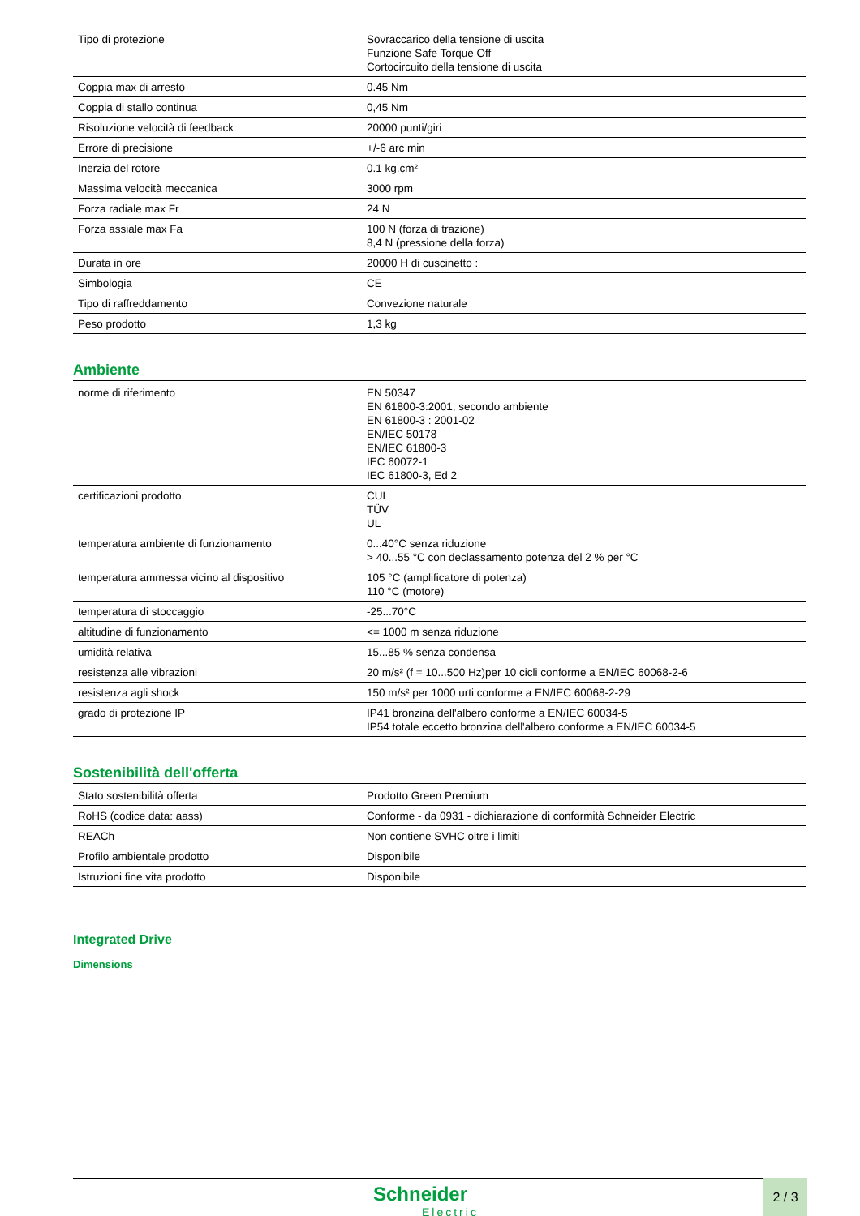| Tipo di protezione | Sovraccarico della tensione di uscita Funzione Safe Torque Off Cortocircuito della tensione di uscita |
| Coppia max di arresto | 0.45 Nm |
| Coppia di stallo continua | 0,45 Nm |
| Risoluzione velocità di feedback | 20000 punti/giri |
| Errore di precisione | +/-6 arc min |
| Inerzia del rotore | 0.1 kg.cm² |
| Massima velocità meccanica | 3000 rpm |
| Forza radiale max Fr | 24 N |
| Forza assiale max Fa | 100 N (forza di trazione) 8,4 N (pressione della forza) |
| Durata in ore | 20000 H di cuscinetto : |
| Simbologia | CE |
| Tipo di raffreddamento | Convezione naturale |
| Peso prodotto | 1,3 kg |
Ambiente
| norme di riferimento | EN 50347 EN 61800-3:2001, secondo ambiente EN 61800-3 : 2001-02 EN/IEC 50178 EN/IEC 61800-3 IEC 60072-1 IEC 61800-3, Ed 2 |
| certificazioni prodotto | CUL TÜV UL |
| temperatura ambiente di funzionamento | 0...40°C senza riduzione > 40...55 °C con declassamento potenza del 2 % per °C |
| temperatura ammessa vicino al dispositivo | 105 °C (amplificatore di potenza) 110 °C (motore) |
| temperatura di stoccaggio | -25...70°C |
| altitudine di funzionamento | <= 1000 m senza riduzione |
| umidità relativa | 15...85 % senza condensa |
| resistenza alle vibrazioni | 20 m/s² (f = 10...500 Hz)per 10 cicli conforme a EN/IEC 60068-2-6 |
| resistenza agli shock | 150 m/s² per 1000 urti conforme a EN/IEC 60068-2-29 |
| grado di protezione IP | IP41 bronzina dell'albero conforme a EN/IEC 60034-5 IP54 totale eccetto bronzina dell'albero conforme a EN/IEC 60034-5 |
Sostenibilità dell'offerta
| Stato sostenibilità offerta | Prodotto Green Premium |
| RoHS (codice data: aass) | Conforme - da 0931 - dichiarazione di conformità Schneider Electric |
| REACh | Non contiene SVHC oltre i limiti |
| Profilo ambientale prodotto | Disponibile |
| Istruzioni fine vita prodotto | Disponibile |
Integrated Drive
Dimensions
Schneider
Electric
2 / 3